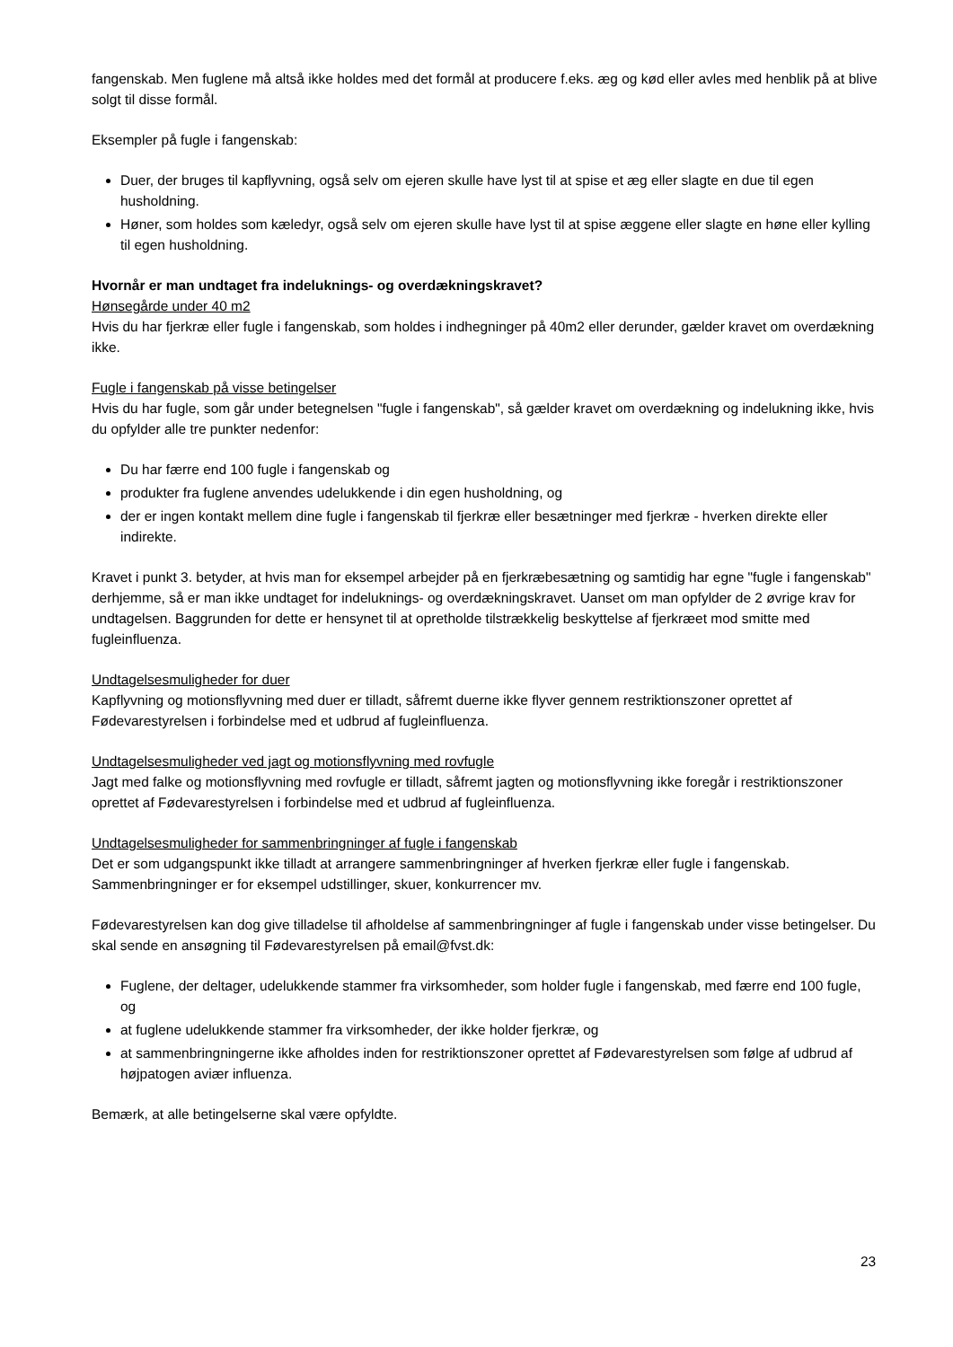fangenskab. Men fuglene må altså ikke holdes med det formål at producere f.eks. æg og kød eller avles med henblik på at blive solgt til disse formål.
Eksempler på fugle i fangenskab:
Duer, der bruges til kapflyvning, også selv om ejeren skulle have lyst til at spise et æg eller slagte en due til egen husholdning.
Høner, som holdes som kæledyr, også selv om ejeren skulle have lyst til at spise æggene eller slagte en høne eller kylling til egen husholdning.
Hvornår er man undtaget fra indeluknings- og overdækningskravet?
Hønsegårde under 40 m2
Hvis du har fjerkræ eller fugle i fangenskab, som holdes i indhegninger på 40m2 eller derunder, gælder kravet om overdækning ikke.
Fugle i fangenskab på visse betingelser
Hvis du har fugle, som går under betegnelsen "fugle i fangenskab", så gælder kravet om overdækning og indelukning ikke, hvis du opfylder alle tre punkter nedenfor:
Du har færre end 100 fugle i fangenskab og
produkter fra fuglene anvendes udelukkende i din egen husholdning, og
der er ingen kontakt mellem dine fugle i fangenskab til fjerkræ eller besætninger med fjerkræ - hverken direkte eller indirekte.
Kravet i punkt 3. betyder, at hvis man for eksempel arbejder på en fjerkræbesætning og samtidig har egne "fugle i fangenskab" derhjemme, så er man ikke undtaget for indeluknings- og overdækningskravet. Uanset om man opfylder de 2 øvrige krav for undtagelsen. Baggrunden for dette er hensynet til at opretholde tilstrækkelig beskyttelse af fjerkræet mod smitte med fugleinfluenza.
Undtagelsesmuligheder for duer
Kapflyvning og motionsflyvning med duer er tilladt, såfremt duerne ikke flyver gennem restriktionszoner oprettet af Fødevarestyrelsen i forbindelse med et udbrud af fugleinfluenza.
Undtagelsesmuligheder ved jagt og motionsflyvning med rovfugle
Jagt med falke og motionsflyvning med rovfugle er tilladt, såfremt jagten og motionsflyvning ikke foregår i restriktionszoner oprettet af Fødevarestyrelsen i forbindelse med et udbrud af fugleinfluenza.
Undtagelsesmuligheder for sammenbringninger af fugle i fangenskab
Det er som udgangspunkt ikke tilladt at arrangere sammenbringninger af hverken fjerkræ eller fugle i fangenskab. Sammenbringninger er for eksempel udstillinger, skuer, konkurrencer mv.
Fødevarestyrelsen kan dog give tilladelse til afholdelse af sammenbringninger af fugle i fangenskab under visse betingelser. Du skal sende en ansøgning til Fødevarestyrelsen på email@fvst.dk:
Fuglene, der deltager, udelukkende stammer fra virksomheder, som holder fugle i fangenskab, med færre end 100 fugle, og
at fuglene udelukkende stammer fra virksomheder, der ikke holder fjerkræ, og
at sammenbringningerne ikke afholdes inden for restriktionszoner oprettet af Fødevarestyrelsen som følge af udbrud af højpatogen aviær influenza.
Bemærk, at alle betingelserne skal være opfyldte.
23